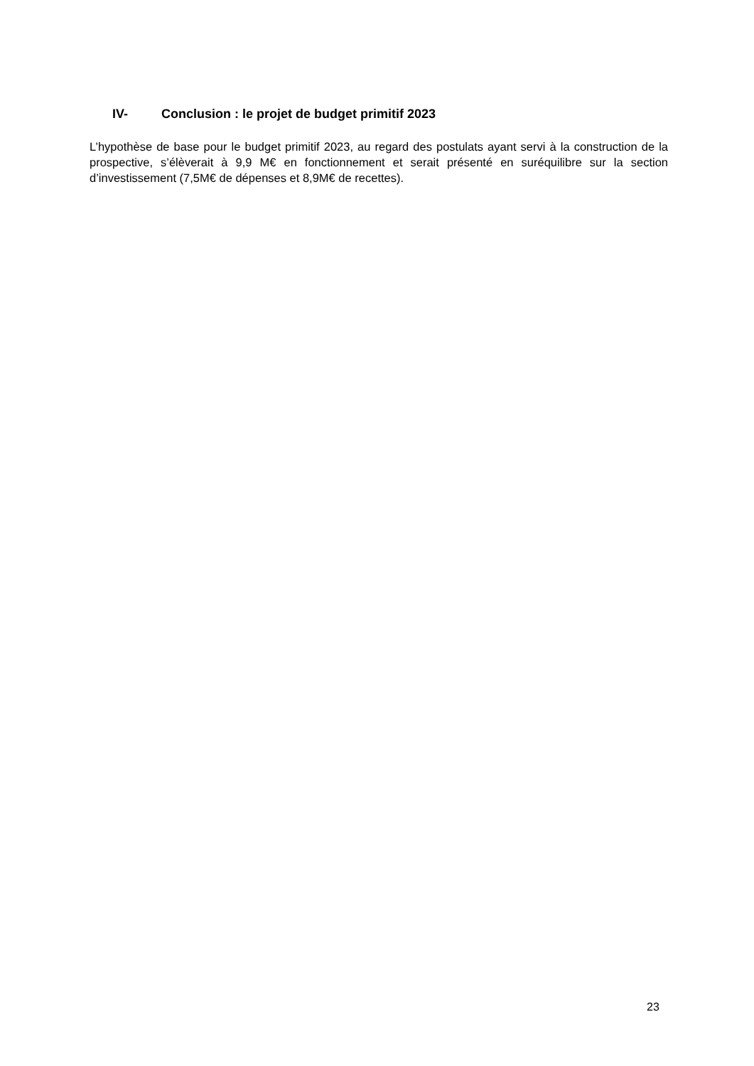IV- Conclusion : le projet de budget primitif 2023
L’hypothèse de base pour le budget primitif 2023, au regard des postulats ayant servi à la construction de la prospective, s’élèverait à 9,9 M€ en fonctionnement et serait présenté en suréquilibre sur la section d’investissement (7,5M€ de dépenses et 8,9M€ de recettes).
23